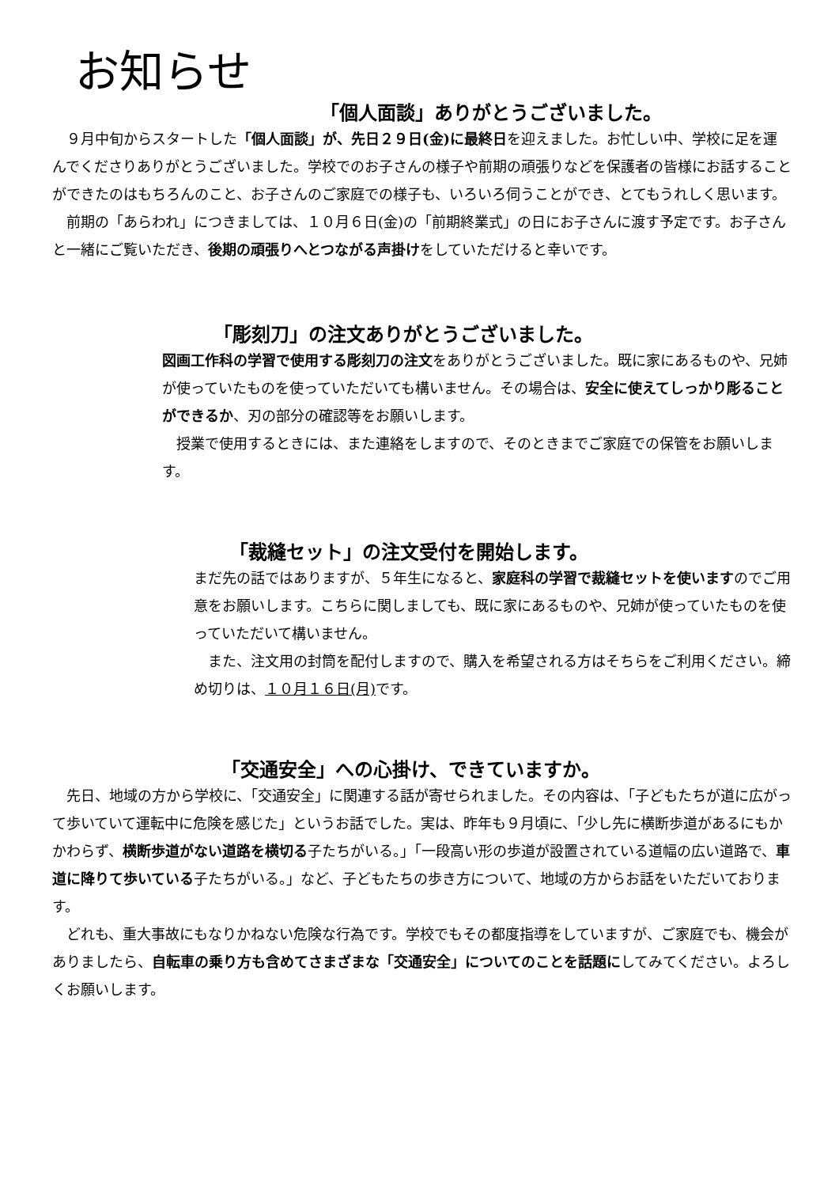お知らせ
「個人面談」ありがとうございました。
　９月中旬からスタートした「個人面談」が、先日２９日(金)に最終日を迎えました。お忙しい中、学校に足を運んでくださりありがとうございました。学校でのお子さんの様子や前期の頑張りなどを保護者の皆様にお話することができたのはもちろんのこと、お子さんのご家庭での様子も、いろいろ伺うことができ、とてもうれしく思います。
　前期の「あらわれ」につきましては、１０月６日(金)の「前期終業式」の日にお子さんに渡す予定です。お子さんと一緒にご覧いただき、後期の頑張りへとつながる声掛けをしていただけると幸いです。
「彫刻刀」の注文ありがとうございました。
図画工作科の学習で使用する彫刻刀の注文をありがとうございました。既に家にあるものや、兄姉が使っていたものを使っていただいても構いません。その場合は、安全に使えてしっかり彫ることができるか、刃の部分の確認等をお願いします。
　授業で使用するときには、また連絡をしますので、そのときまでご家庭での保管をお願いします。
「裁縫セット」の注文受付を開始します。
まだ先の話ではありますが、５年生になると、家庭科の学習で裁縫セットを使いますのでご用意をお願いします。こちらに関しましても、既に家にあるものや、兄姉が使っていたものを使っていただいて構いません。
　また、注文用の封筒を配付しますので、購入を希望される方はそちらをご利用ください。締め切りは、１０月１６日(月) です。
「交通安全」への心掛け、できていますか。
　先日、地域の方から学校に、「交通安全」に関連する話が寄せられました。その内容は、「子どもたちが道に広がって歩いていて運転中に危険を感じた」というお話でした。実は、昨年も９月頃に、「少し先に横断歩道があるにもかかわらず、横断歩道がない道路を横切る子たちがいる。」「一段高い形の歩道が設置されている道幅の広い道路で、車道に降りて歩いている子たちがいる。」など、子どもたちの歩き方について、地域の方からお話をいただいております。
　どれも、重大事故にもなりかねない危険な行為です。学校でもその都度指導をしていますが、ご家庭でも、機会がありましたら、自転車の乗り方も含めてさまざまな「交通安全」についてのことを話題にしてみてください。よろしくお願いします。